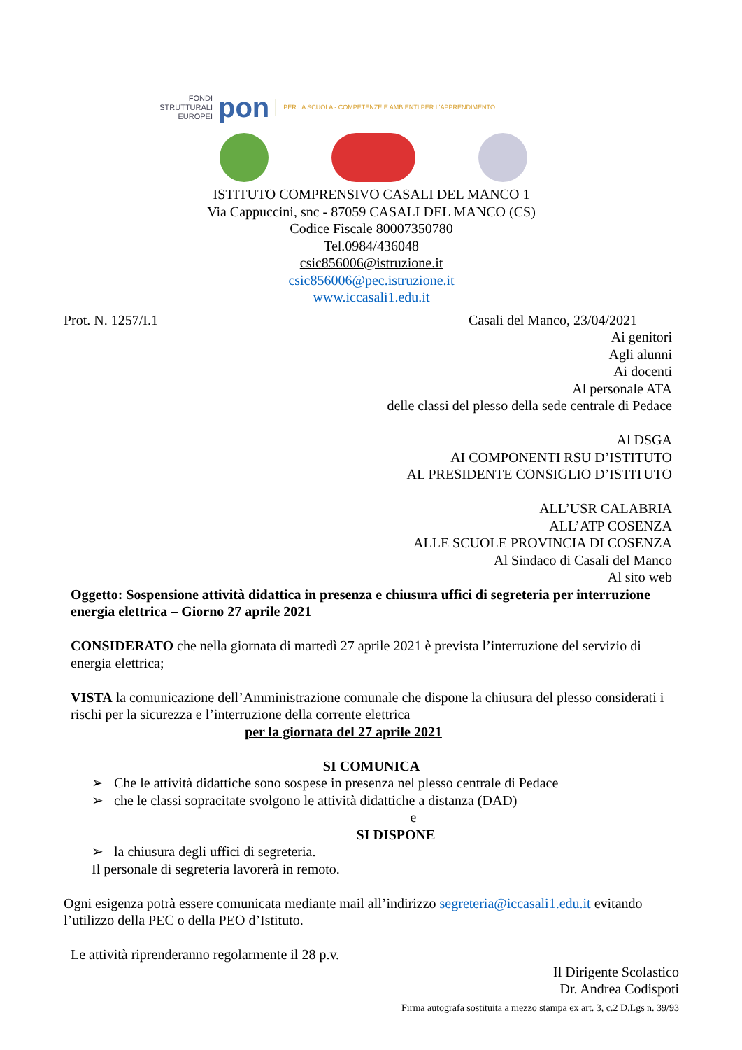FONDI STRUTTURALI EUROPEI
pon
PER LA SCUOLA - COMPETENZE E AMBIENTI PER L'APPRENDIMENTO
ISTITUTO COMPRENSIVO CASALI DEL MANCO 1
Via Cappuccini, snc - 87059 CASALI DEL MANCO (CS)
Codice Fiscale 80007350780
Tel.0984/436048
csic856006@istruzione.it
csic856006@pec.istruzione.it
www.iccasali1.edu.it
Prot. N. 1257/I.1 Casali del Manco, 23/04/2021
Ai genitori
Agli alunni
Ai docenti
Al personale ATA
delle classi del plesso della sede centrale di Pedace
Al DSGA
AI COMPONENTI RSU D’ISTITUTO
AL PRESIDENTE CONSIGLIO D’ISTITUTO
ALL’USR CALABRIA
ALL’ATP COSENZA
ALLE SCUOLE PROVINCIA DI COSENZA
Al Sindaco di Casali del Manco
Al sito web
Oggetto: Sospensione attività didattica in presenza e chiusura uffici di segreteria per interruzione energia elettrica – Giorno 27 aprile 2021
CONSIDERATO che nella giornata di martedì 27 aprile 2021 è prevista l’interruzione del servizio di energia elettrica;
VISTA la comunicazione dell’Amministrazione comunale che dispone la chiusura del plesso considerati i rischi per la sicurezza e l’interruzione della corrente elettrica
per la giornata del 27 aprile 2021
SI COMUNICA
➢ Che le attività didattiche sono sospese in presenza nel plesso centrale di Pedace
➢ che le classi sopracitate svolgono le attività didattiche a distanza (DAD)
e
SI DISPONE
➢ la chiusura degli uffici di segreteria.
Il personale di segreteria lavorerà in remoto.
Ogni esigenza potrà essere comunicata mediante mail all’indirizzo segreteria@iccasali1.edu.it evitando l’utilizzo della PEC o della PEO d’Istituto.
Le attività riprenderanno regolarmente il 28 p.v.
Il Dirigente Scolastico
Dr. Andrea Codispoti
Firma autografa sostituita a mezzo stampa ex art. 3, c.2 D.Lgs n. 39/93